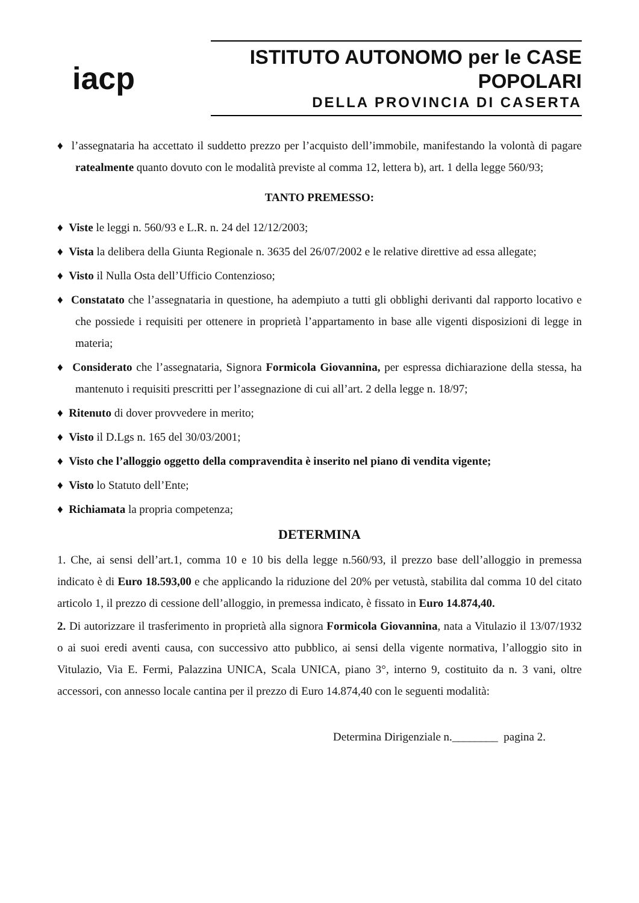iacp
ISTITUTO AUTONOMO per le CASE POPOLARI
DELLA PROVINCIA DI CASERTA
♦ l’assegnataria ha accettato il suddetto prezzo per l’acquisto dell’immobile, manifestando la volontà di pagare ratealmente quanto dovuto con le modalità previste al comma 12, lettera b), art. 1 della legge 560/93;
TANTO PREMESSO:
♦ Viste le leggi n. 560/93 e L.R. n. 24 del 12/12/2003;
♦ Vista la delibera della Giunta Regionale n. 3635 del 26/07/2002 e le relative direttive ad essa allegate;
♦ Visto il Nulla Osta dell’Ufficio Contenzioso;
♦ Constatato che l’assegnataria in questione, ha adempiuto a tutti gli obblighi derivanti dal rapporto locativo e che possiede i requisiti per ottenere in proprietà l’appartamento in base alle vigenti disposizioni di legge in materia;
♦ Considerato che l’assegnataria, Signora Formicola Giovannina, per espressa dichiarazione della stessa, ha mantenuto i requisiti prescritti per l’assegnazione di cui all’art. 2 della legge n. 18/97;
♦ Ritenuto di dover provvedere in merito;
♦ Visto il D.Lgs n. 165 del 30/03/2001;
♦ Visto che l’alloggio oggetto della compravendita è inserito nel piano di vendita vigente;
♦ Visto lo Statuto dell’Ente;
♦ Richiamata la propria competenza;
DETERMINA
1. Che, ai sensi dell’art.1, comma 10 e 10 bis della legge n.560/93, il prezzo base dell’alloggio in premessa indicato è di Euro 18.593,00 e che applicando la riduzione del 20% per vetustà, stabilita dal comma 10 del citato articolo 1, il prezzo di cessione dell’alloggio, in premessa indicato, è fissato in Euro 14.874,40.
2. Di autorizzare il trasferimento in proprietà alla signora Formicola Giovannina, nata a Vitulazio il 13/07/1932 o ai suoi eredi aventi causa, con successivo atto pubblico, ai sensi della vigente normativa, l’alloggio sito in Vitulazio, Via E. Fermi, Palazzina UNICA, Scala UNICA, piano 3°, interno 9, costituito da n. 3 vani, oltre accessori, con annesso locale cantina per il prezzo di Euro 14.874,40 con le seguenti modalità:
Determina Dirigenziale n.________ pagina 2.